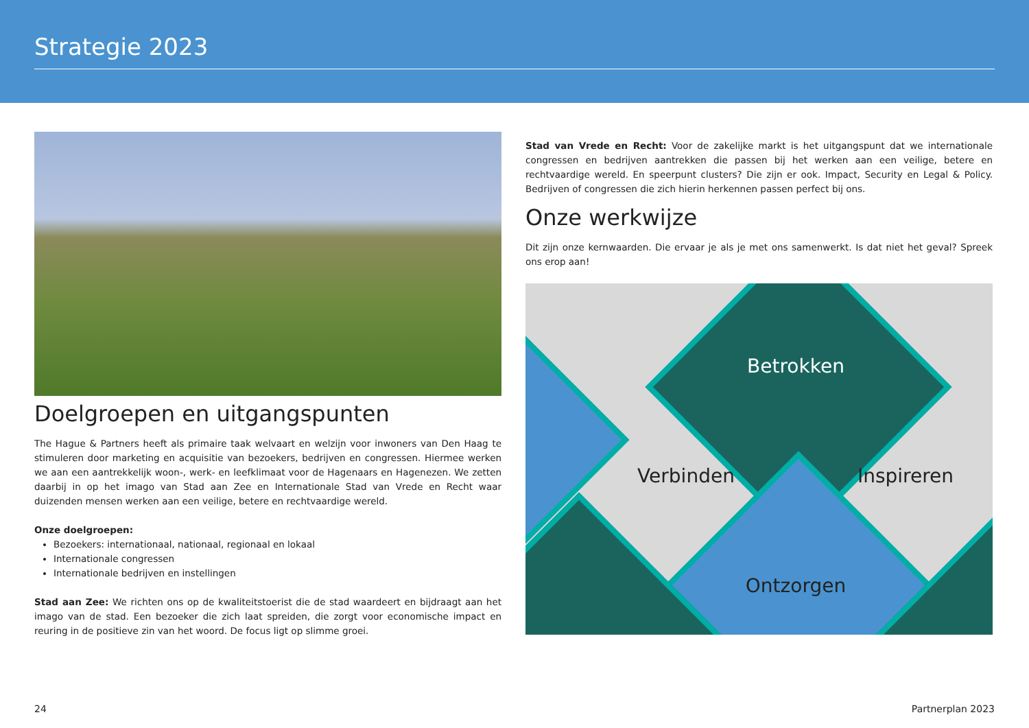Strategie 2023
Doelgroepen en uitgangspunten
The Hague & Partners heeft als primaire taak welvaart en welzijn voor inwoners van Den Haag te stimuleren door marketing en acquisitie van bezoekers, bedrijven en congressen. Hiermee werken we aan een aantrekkelijk woon-, werk- en leefklimaat voor de Hagenaars en Hagenezen. We zetten daarbij in op het imago van Stad aan Zee en Internationale Stad van Vrede en Recht waar duizenden mensen werken aan een veilige, betere en rechtvaardige wereld.
Onze doelgroepen:
Bezoekers: internationaal, nationaal, regionaal en lokaal
Internationale congressen
Internationale bedrijven en instellingen
Stad aan Zee: We richten ons op de kwaliteitstoerist die de stad waardeert en bijdraagt aan het imago van de stad. Een bezoeker die zich laat spreiden, die zorgt voor economische impact en reuring in de positieve zin van het woord. De focus ligt op slimme groei.
Stad van Vrede en Recht: Voor de zakelijke markt is het uitgangspunt dat we internationale congressen en bedrijven aantrekken die passen bij het werken aan een veilige, betere en rechtvaardige wereld. En speerpunt clusters? Die zijn er ook. Impact, Security en Legal & Policy. Bedrijven of congressen die zich hierin herkennen passen perfect bij ons.
Onze werkwijze
Dit zijn onze kernwaarden. Die ervaar je als je met ons samenwerkt. Is dat niet het geval? Spreek ons erop aan!
Betrokken
Verbinden Inspireren
Ontzorgen
24 Partnerplan 2023